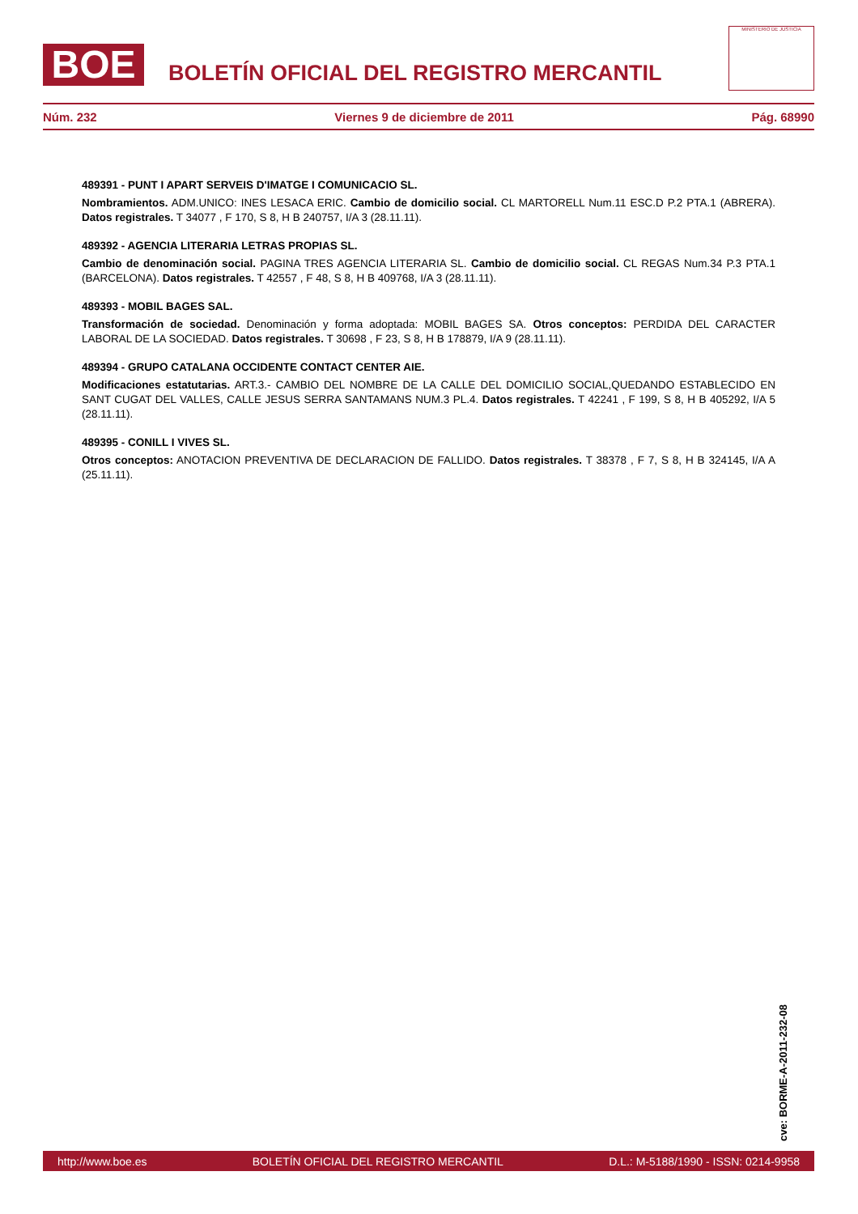BOE
BOLETÍN OFICIAL DEL REGISTRO MERCANTIL
MINISTERIO DE JUSTICIA
Núm. 232 Viernes 9 de diciembre de 2011 Pág. 68990
489391 - PUNT I APART SERVEIS D'IMATGE I COMUNICACIO SL.
Nombramientos. ADM.UNICO: INES LESACA ERIC. Cambio de domicilio social. CL MARTORELL Num.11 ESC.D P.2 PTA.1 (ABRERA). Datos registrales. T 34077 , F 170, S 8, H B 240757, I/A 3 (28.11.11).
489392 - AGENCIA LITERARIA LETRAS PROPIAS SL.
Cambio de denominación social. PAGINA TRES AGENCIA LITERARIA SL. Cambio de domicilio social. CL REGAS Num.34 P.3 PTA.1 (BARCELONA). Datos registrales. T 42557 , F 48, S 8, H B 409768, I/A 3 (28.11.11).
489393 - MOBIL BAGES SAL.
Transformación de sociedad. Denominación y forma adoptada: MOBIL BAGES SA. Otros conceptos: PERDIDA DEL CARACTER LABORAL DE LA SOCIEDAD. Datos registrales. T 30698 , F 23, S 8, H B 178879, I/A 9 (28.11.11).
489394 - GRUPO CATALANA OCCIDENTE CONTACT CENTER AIE.
Modificaciones estatutarias. ART.3.- CAMBIO DEL NOMBRE DE LA CALLE DEL DOMICILIO SOCIAL,QUEDANDO ESTABLECIDO EN SANT CUGAT DEL VALLES, CALLE JESUS SERRA SANTAMANS NUM.3 PL.4. Datos registrales. T 42241 , F 199, S 8, H B 405292, I/A 5 (28.11.11).
489395 - CONILL I VIVES SL.
Otros conceptos: ANOTACION PREVENTIVA DE DECLARACION DE FALLIDO. Datos registrales. T 38378 , F 7, S 8, H B 324145, I/A A (25.11.11).
cve: BORME-A-2011-232-08
http://www.boe.es BOLETÍN OFICIAL DEL REGISTRO MERCANTIL D.L.: M-5188/1990 - ISSN: 0214-9958